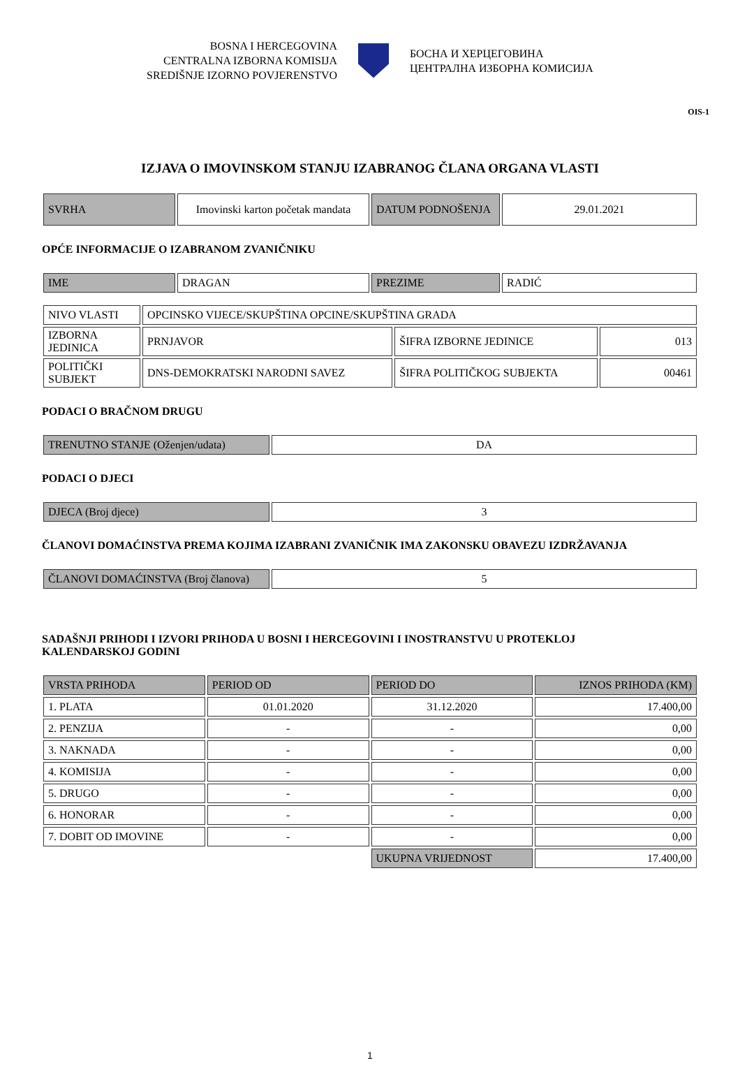BOSNA I HERCEGOVINA
CENTRALNA IZBORNA KOMISIJA
SREDIŠNJE IZORNO POVJERENSTVO
БОСНА И ХЕРЦЕГОВИНА
ЦЕНТРАЛНА ИЗБОРНА КОМИСИЈА
OIS-1
IZJAVA O IMOVINSKOM STANJU IZABRANOG ČLANA ORGANA VLASTI
| SVRHA | Imovinski karton početak mandata | DATUM PODNOŠENJA | 29.01.2021 |
OPĆE INFORMACIJE O IZABRANOM ZVANIČNIKU
| IME | DRAGAN | PREZIME | RADIĆ |
| NIVO VLASTI | OPCINSKO VIJECE/SKUPŠTINA OPCINE/SKUPŠTINA GRADA | | |
| IZBORNA JEDINICA | PRNJAVOR | ŠIFRA IZBORNE JEDINICE | 013 |
| POLITIČKI SUBJEKT | DNS-DEMOKRATSKI NARODNI SAVEZ | ŠIFRA POLITIČKOG SUBJEKTA | 00461 |
PODACI O BRAČNOM DRUGU
| TRENUTNO STANJE (Oženjen/udata) | DA |
PODACI O DJECI
| DJECA (Broj djece) | 3 |
ČLANOVI DOMAĆINSTVA PREMA KOJIMA IZABRANI ZVANIČNIK IMA ZAKONSKU OBAVEZU IZDRŽAVANJA
| ČLANOVI DOMAĆINSTVA (Broj članova) | 5 |
SADAŠNJI PRIHODI I IZVORI PRIHODA U BOSNI I HERCEGOVINI I INOSTRANSTVU U PROTEKLOJ
KALENDARSKOJ GODINI
| VRSTA PRIHODA | PERIOD OD | PERIOD DO | IZNOS PRIHODA (KM) |
| 1. PLATA | 01.01.2020 | 31.12.2020 | 17.400,00 |
| 2. PENZIJA | - | - | 0,00 |
| 3. NAKNADA | - | - | 0,00 |
| 4. KOMISIJA | - | - | 0,00 |
| 5. DRUGO | - | - | 0,00 |
| 6. HONORAR | - | - | 0,00 |
| 7. DOBIT OD IMOVINE | - | - | 0,00 |
| | | UKUPNA VRIJEDNOST | 17.400,00 |
1